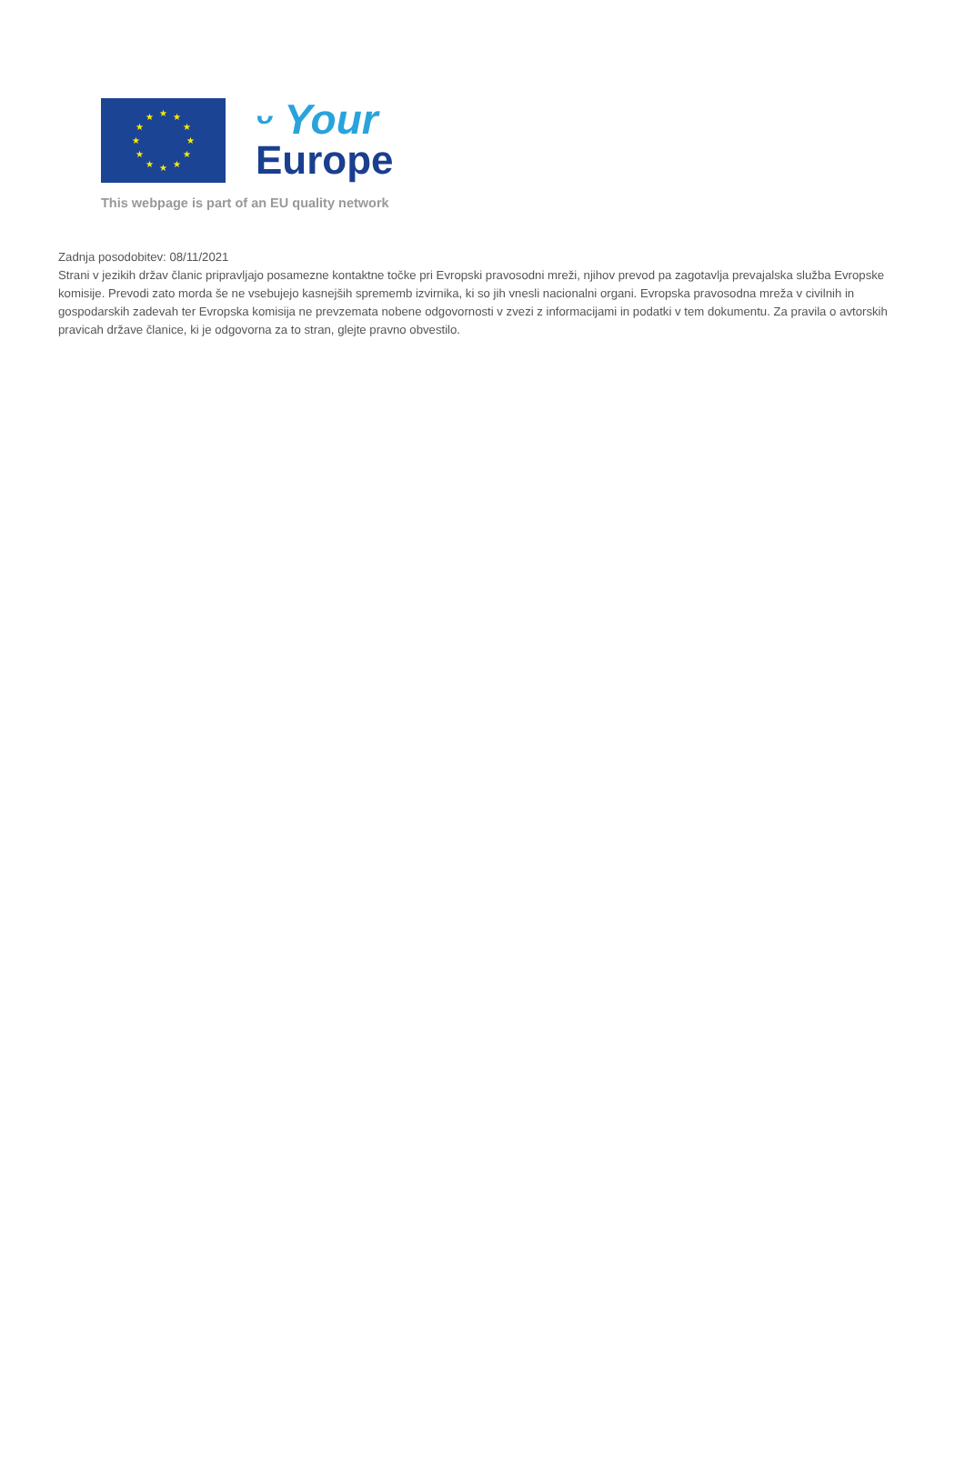★
★
★
★
★
★
★
★
★
★
★
★
ᵕ Your
Europe
This webpage is part of an EU quality network
Zadnja posodobitev: 08/11/2021
Strani v jezikih držav članic pripravljajo posamezne kontaktne točke pri Evropski pravosodni mreži, njihov prevod pa zagotavlja prevajalska služba Evropske komisije. Prevodi zato morda še ne vsebujejo kasnejših sprememb izvirnika, ki so jih vnesli nacionalni organi. Evropska pravosodna mreža v civilnih in gospodarskih zadevah ter Evropska komisija ne prevzemata nobene odgovornosti v zvezi z informacijami in podatki v tem dokumentu. Za pravila o avtorskih pravicah države članice, ki je odgovorna za to stran, glejte pravno obvestilo.